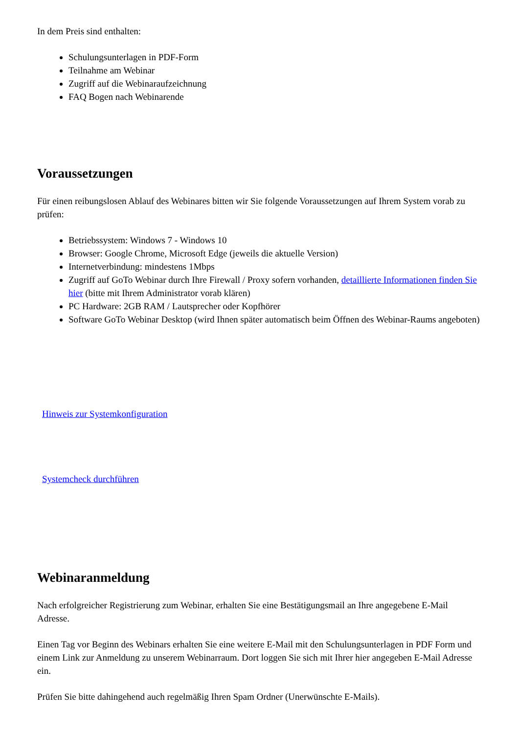In dem Preis sind enthalten:
Schulungsunterlagen in PDF-Form
Teilnahme am Webinar
Zugriff auf die Webinaraufzeichnung
FAQ Bogen nach Webinarende
Voraussetzungen
Für einen reibungslosen Ablauf des Webinares bitten wir Sie folgende Voraussetzungen auf Ihrem System vorab zu prüfen:
Betriebssystem: Windows 7 - Windows 10
Browser: Google Chrome, Microsoft Edge (jeweils die aktuelle Version)
Internetverbindung: mindestens 1Mbps
Zugriff auf GoTo Webinar durch Ihre Firewall / Proxy sofern vorhanden, detaillierte Informationen finden Sie hier (bitte mit Ihrem Administrator vorab klären)
PC Hardware: 2GB RAM / Lautsprecher oder Kopfhörer
Software GoTo Webinar Desktop (wird Ihnen später automatisch beim Öffnen des Webinar-Raums angeboten)
Hinweis zur Systemkonfiguration
Systemcheck durchführen
Webinaranmeldung
Nach erfolgreicher Registrierung zum Webinar, erhalten Sie eine Bestätigungsmail an Ihre angegebene E-Mail Adresse.
Einen Tag vor Beginn des Webinars erhalten Sie eine weitere E-Mail mit den Schulungsunterlagen in PDF Form und einem Link zur Anmeldung zu unserem Webinarraum. Dort loggen Sie sich mit Ihrer hier angegeben E-Mail Adresse ein.
Prüfen Sie bitte dahingehend auch regelmäßig Ihren Spam Ordner (Unerwünschte E-Mails).